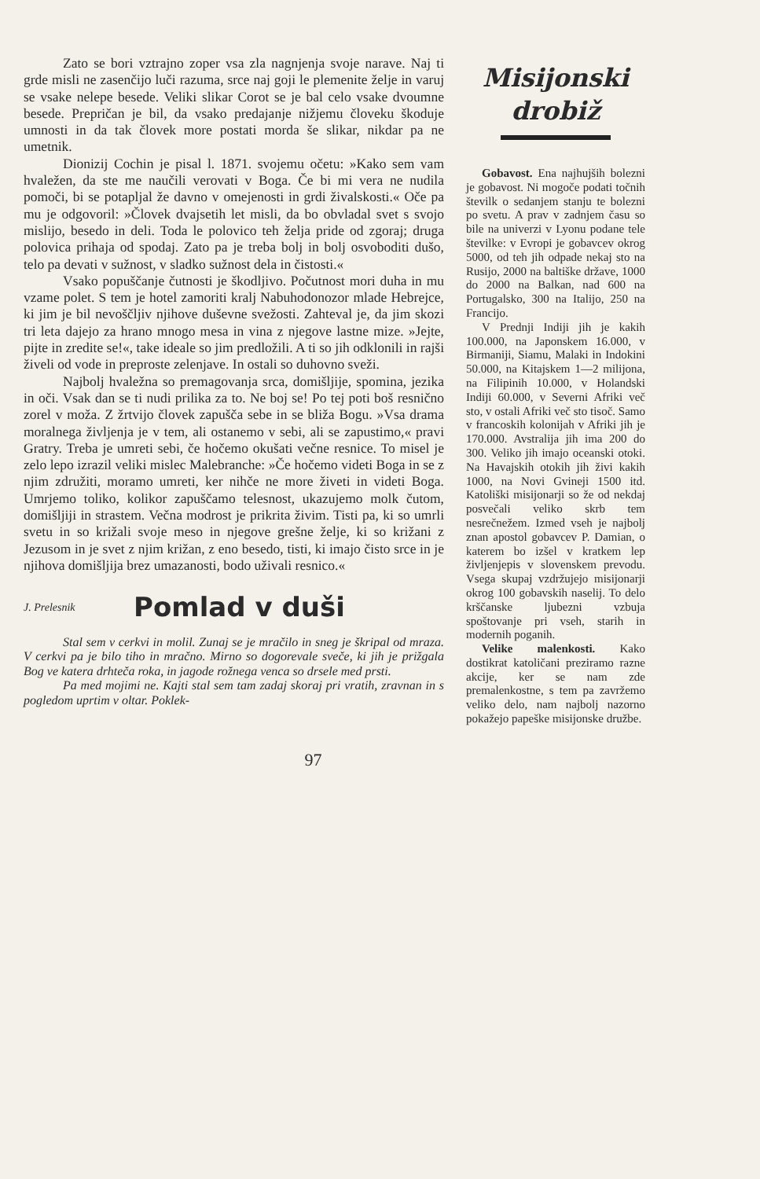Zato se bori vztrajno zoper vsa zla nagnjenja svoje narave. Naj ti grde misli ne zasenčijo luči razuma, srce naj goji le plemenite želje in varuj se vsake nelepe besede. Veliki slikar Corot se je bal celo vsake dvoumne besede. Prepričan je bil, da vsako predajanje nižjemu človeku škoduje umnosti in da tak človek more postati morda še slikar, nikdar pa ne umetnik.
Dionizij Cochin je pisal l. 1871. svojemu očetu: »Kako sem vam hvaležen, da ste me naučili verovati v Boga. Če bi mi vera ne nudila pomoči, bi se potapljal že davno v omejenosti in grdi živalskosti.« Oče pa mu je odgovoril: »Človek dvajsetih let misli, da bo obvladal svet s svojo mislijo, besedo in deli. Toda le polovico teh želja pride od zgoraj; druga polovica prihaja od spodaj. Zato pa je treba bolj in bolj osvoboditi dušo, telo pa devati v sužnost, v sladko sužnost dela in čistosti.«
Vsako popuščanje čutnosti je škodljivo. Počutnost mori duha in mu vzame polet. S tem je hotel zamoriti kralj Nabuhodonozor mlade Hebrejce, ki jim je bil nevoščljiv njihove duševne svežosti. Zahteval je, da jim skozi tri leta dajejo za hrano mnogo mesa in vina z njegove lastne mize. »Jejte, pijte in zredite se!«, take ideale so jim predložili. A ti so jih odklonili in rajši živeli od vode in preproste zelenjave. In ostali so duhovno sveži.
Najbolj hvaležna so premagovanja srca, domišljije, spomina, jezika in oči. Vsak dan se ti nudi prilika za to. Ne boj se! Po tej poti boš resnično zorel v moža. Z žrtvijo človek zapušča sebe in se bliža Bogu. »Vsa drama moralnega življenja je v tem, ali ostanemo v sebi, ali se zapustimo,« pravi Gratry. Treba je umreti sebi, če hočemo okušati večne resnice. To misel je zelo lepo izrazil veliki mislec Malebranche: »Če hočemo videti Boga in se z njim združiti, moramo umreti, ker nihče ne more živeti in videti Boga. Umrjemo toliko, kolikor zapuščamo telesnost, ukazujemo molk čutom, domišljiji in strastem. Večna modrost je prikrita živim. Tisti pa, ki so umrli svetu in so križali svoje meso in njegove grešne želje, ki so križani z Jezusom in je svet z njim križan, z eno besedo, tisti, ki imajo čisto srce in je njihova domišljija brez umazanosti, bodo uživali resnico.«
J. Prelesnik Pomlad v duši
Stal sem v cerkvi in molil. Zunaj se je mračilo in sneg je škripal od mraza. V cerkvi pa je bilo tiho in mračno. Mirno so dogorevale sveče, ki jih je prižgala Bog ve katera drhteča roka, in jagode rožnega venca so drsele med prsti.
Pa med mojimi ne. Kajti stal sem tam zadaj skoraj pri vratih, zravnan in s pogledom uprtim v oltar. Poklek-
Misijonski
drobiž
Gobavost. Ena najhujših bolezni je gobavost. Ni mogoče podati točnih številk o sedanjem stanju te bolezni po svetu. A prav v zadnjem času so bile na univerzi v Lyonu podane tele številke: v Evropi je gobavcev okrog 5000, od teh jih odpade nekaj sto na Rusijo, 2000 na baltiške države, 1000 do 2000 na Balkan, nad 600 na Portugalsko, 300 na Italijo, 250 na Francijo.
V Prednji Indiji jih je kakih 100.000, na Japonskem 16.000, v Birmaniji, Siamu, Malaki in Indokini 50.000, na Kitajskem 1—2 milijona, na Filipinih 10.000, v Holandski Indiji 60.000, v Severni Afriki več sto, v ostali Afriki več sto tisoč. Samo v francoskih kolonijah v Afriki jih je 170.000. Avstralija jih ima 200 do 300. Veliko jih imajo oceanski otoki. Na Havajskih otokih jih živi kakih 1000, na Novi Gvineji 1500 itd. Katoliški misijonarji so že od nekdaj posvečali veliko skrb tem nesrečnežem. Izmed vseh je najbolj znan apostol gobavcev P. Damian, o katerem bo izšel v kratkem lep življenjepis v slovenskem prevodu. Vsega skupaj vzdržujejo misijonarji okrog 100 gobavskih naselij. To delo krščanske ljubezni vzbuja spoštovanje pri vseh, starih in modernih poganih.
Velike malenkosti. Kako dostikrat katoličani preziramo razne akcije, ker se nam zde premalenkostne, s tem pa zavržemo veliko delo, nam najbolj nazorno pokažejo papeške misijonske družbe.
97